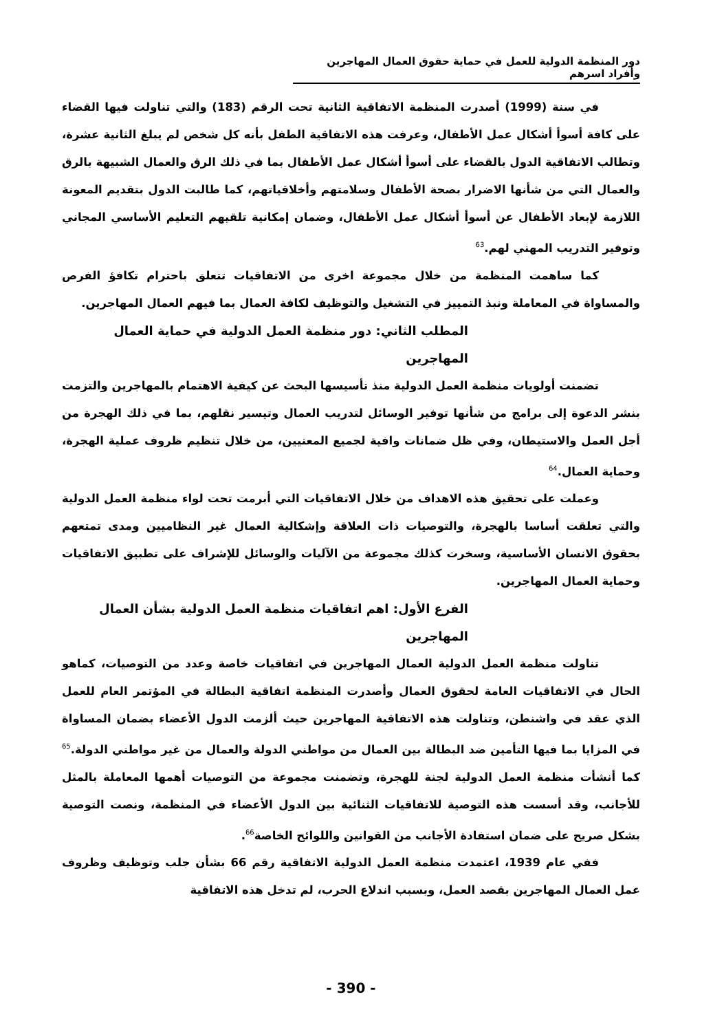دور المنظمة الدولية للعمل في حماية حقوق العمال المهاجرين وأفراد اسرهم
في سنة (1999) أصدرت المنظمة الاتفاقية الثانية تحت الرقم (183) والتي تناولت فيها القضاء على كافة أسوأ أشكال عمل الأطفال، وعرفت هذه الاتفاقية الطفل بأنه كل شخص لم يبلغ الثانية عشرة، وتطالب الاتفاقية الدول بالقضاء على أسوأ أشكال عمل الأطفال بما في ذلك الرق والعمال الشبيهة بالرق والعمال التي من شأنها الاضرار بصحة الأطفال وسلامتهم وأخلاقياتهم، كما طالبت الدول بتقديم المعونة اللازمة لإبعاد الأطفال عن أسوأ أشكال عمل الأطفال، وضمان إمكانية تلقيهم التعليم الأساسي المجاني وتوفير التدريب المهني لهم.<sup>63</sup>
كما ساهمت المنظمة من خلال مجموعة اخرى من الاتفاقيات تتعلق باحترام تكافؤ الفرص والمساواة في المعاملة ونبذ التمييز في التشغيل والتوظيف لكافة العمال بما فيهم العمال المهاجرين.
المطلب الثاني: دور منظمة العمل الدولية في حماية العمال المهاجرين
تضمنت أولويات منظمة العمل الدولية منذ تأسيسها البحث عن كيفية الاهتمام بالمهاجرين والتزمت بنشر الدعوة إلى برامج من شأنها توفير الوسائل لتدريب العمال وتيسير نقلهم، بما في ذلك الهجرة من أجل العمل والاستيطان، وفي ظل ضمانات وافية لجميع المعنيين، من خلال تنظيم ظروف عملية الهجرة، وحماية العمال.<sup>64</sup>
وعملت على تحقيق هذه الاهداف من خلال الاتفاقيات التي أبرمت تحت لواء منظمة العمل الدولية والتي تعلقت أساسا بالهجرة، والتوصيات ذات العلاقة وإشكالية العمال غير النظاميين ومدى تمتعهم بحقوق الانسان الأساسية، وسخرت كذلك مجموعة من الآليات والوسائل للإشراف على تطبيق الاتفاقيات وحماية العمال المهاجرين.
الفرع الأول: اهم اتفاقيات منظمة العمل الدولية بشأن العمال المهاجرين
تناولت منظمة العمل الدولية العمال المهاجرين في اتفاقيات خاصة وعدد من التوصيات، كماهو الحال في الاتفاقيات العامة لحقوق العمال وأصدرت المنظمة اتفاقية البطالة في المؤتمر العام للعمل الذي عقد في واشنطن، وتناولت هذه الاتفاقية المهاجرين حيث ألزمت الدول الأعضاء بضمان المساواة في المزايا بما فيها التأمين ضد البطالة بين العمال من مواطني الدولة والعمال من غير مواطني الدولة.<sup>65</sup> كما أنشأت منظمة العمل الدولية لجنة للهجرة، وتضمنت مجموعة من التوصيات أهمها المعاملة بالمثل للأجانب، وقد أسست هذه التوصية للاتفاقيات الثنائية بين الدول الأعضاء في المنظمة، ونصت التوصية بشكل صريح على ضمان استفادة الأجانب من القوانين واللوائح الخاصة<sup>66</sup>.
ففي عام 1939، اعتمدت منظمة العمل الدولية الاتفاقية رقم 66 بشأن جلب وتوظيف وظروف عمل العمال المهاجرين بقصد العمل، وبسبب اندلاع الحرب، لم تدخل هذه الاتفاقية
- 390 -